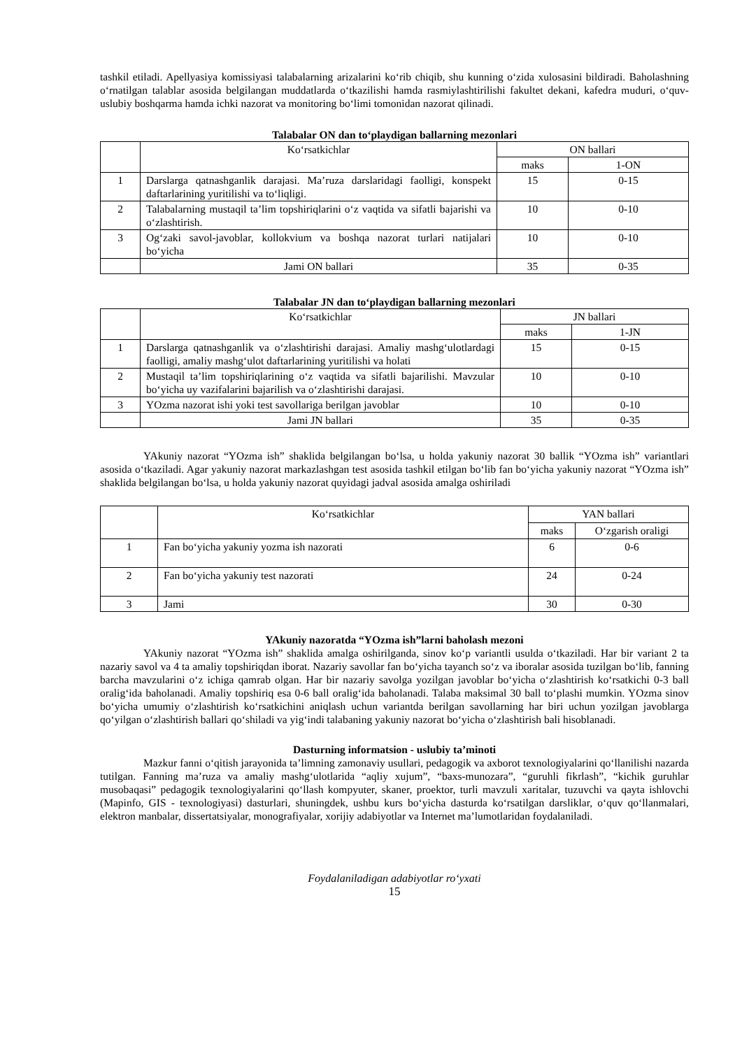tashkil etiladi. Apellyasiya komissiyasi talabalarning arizalarini ko‘rib chiqib, shu kunning o‘zida xulosasini bildiradi. Baholashning o‘rnatilgan talablar asosida belgilangan muddatlarda o‘tkazilishi hamda rasmiylashtirilishi fakultet dekani, kafedra muduri, o‘quv-uslubiy boshqarma hamda ichki nazorat va monitoring bo‘limi tomonidan nazorat qilinadi.
Talabalar ON dan to‘playdigan ballarning mezonlari
| | Ko‘rsatkichlar | ON ballari | |
| --- | --- | --- | --- |
| | | maks | 1-ON |
| 1 | Darslarga qatnashganlik darajasi. Ma’ruza darslaridagi faolligi, konspekt daftarlarining yuritilishi va to‘liqligi. | 15 | 0-15 |
| 2 | Talabalarning mustaqil ta’lim topshiriqlarini o‘z vaqtida va sifatli bajarishi va o‘zlashtirish. | 10 | 0-10 |
| 3 | Og‘zaki savol-javoblar, kollokvium va boshqa nazorat turlari natijalari bo‘yicha | 10 | 0-10 |
| | Jami ON ballari | 35 | 0-35 |
Talabalar JN dan to‘playdigan ballarning mezonlari
| | Ko‘rsatkichlar | JN ballari | |
| --- | --- | --- | --- |
| | | maks | 1-JN |
| 1 | Darslarga qatnashganlik va o‘zlashtirishi darajasi. Amaliy mashg‘ulotlardagi faolligi, amaliy mashg‘ulot daftarlarining yuritilishi va holati | 15 | 0-15 |
| 2 | Mustaqil ta’lim topshiriqlarining o‘z vaqtida va sifatli bajarilishi. Mavzular bo‘yicha uy vazifalarini bajarilish va o‘zlashtirishi darajasi. | 10 | 0-10 |
| 3 | YOzma nazorat ishi yoki test savollariga berilgan javoblar | 10 | 0-10 |
| | Jami JN ballari | 35 | 0-35 |
YAkuniy nazorat “YOzma ish” shaklida belgilangan bo‘lsa, u holda yakuniy nazorat 30 ballik “YOzma ish” variantlari asosida o‘tkaziladi. Agar yakuniy nazorat markazlashgan test asosida tashkil etilgan bo‘lib fan bo‘yicha yakuniy nazorat “YOzma ish” shaklida belgilangan bo‘lsa, u holda yakuniy nazorat quyidagi jadval asosida amalga oshiriladi
| | Ko‘rsatkichlar | YAN ballari | |
| --- | --- | --- | --- |
| | | maks | O‘zgarish oraligi |
| 1 | Fan bo‘yicha yakuniy yozma ish nazorati | 6 | 0-6 |
| 2 | Fan bo‘yicha yakuniy test nazorati | 24 | 0-24 |
| 3 | Jami | 30 | 0-30 |
YAkuniy nazoratda “YOzma ish”larni baholash mezoni
YAkuniy nazorat “YOzma ish” shaklida amalga oshirilganda, sinov ko‘p variantli usulda o‘tkaziladi. Har bir variant 2 ta nazariy savol va 4 ta amaliy topshiriqdan iborat. Nazariy savollar fan bo‘yicha tayanch so‘z va iboralar asosida tuzilgan bo‘lib, fanning barcha mavzularini o‘z ichiga qamrab olgan. Har bir nazariy savolga yozilgan javoblar bo‘yicha o‘zlashtirish ko‘rsatkichi 0-3 ball oralig‘ida baholanadi. Amaliy topshiriq esa 0-6 ball oralig‘ida baholanadi. Talaba maksimal 30 ball to‘plashi mumkin. YOzma sinov bo‘yicha umumiy o‘zlashtirish ko‘rsatkichini aniqlash uchun variantda berilgan savollarning har biri uchun yozilgan javoblarga qo‘yilgan o‘zlashtirish ballari qo‘shiladi va yig‘indi talabaning yakuniy nazorat bo‘yicha o‘zlashtirish bali hisoblanadi.
Dasturning informatsion - uslubiy ta’minoti
Mazkur fanni o‘qitish jarayonida ta’limning zamonaviy usullari, pedagogik va axborot texnologiyalarini qo‘llanilishi nazarda tutilgan. Fanning ma’ruza va amaliy mashg‘ulotlarida “aqliy xujum”, “baxs-munozara”, “guruhli fikrlash”, “kichik guruhlar musobaqasi” pedagogik texnologiyalarini qo‘llash kompyuter, skaner, proektor, turli mavzuli xaritalar, tuzuvchi va qayta ishlovchi (Mapinfo, GIS - texnologiyasi) dasturlari, shuningdek, ushbu kurs bo‘yicha dasturda ko‘rsatilgan darsliklar, o‘quv qo‘llanmalari, elektron manbalar, dissertatsiyalar, monografiyalar, xorijiy adabiyotlar va Internet ma’lumotlaridan foydalaniladi.
Foydalaniladigan adabiyotlar ro‘yxati
15